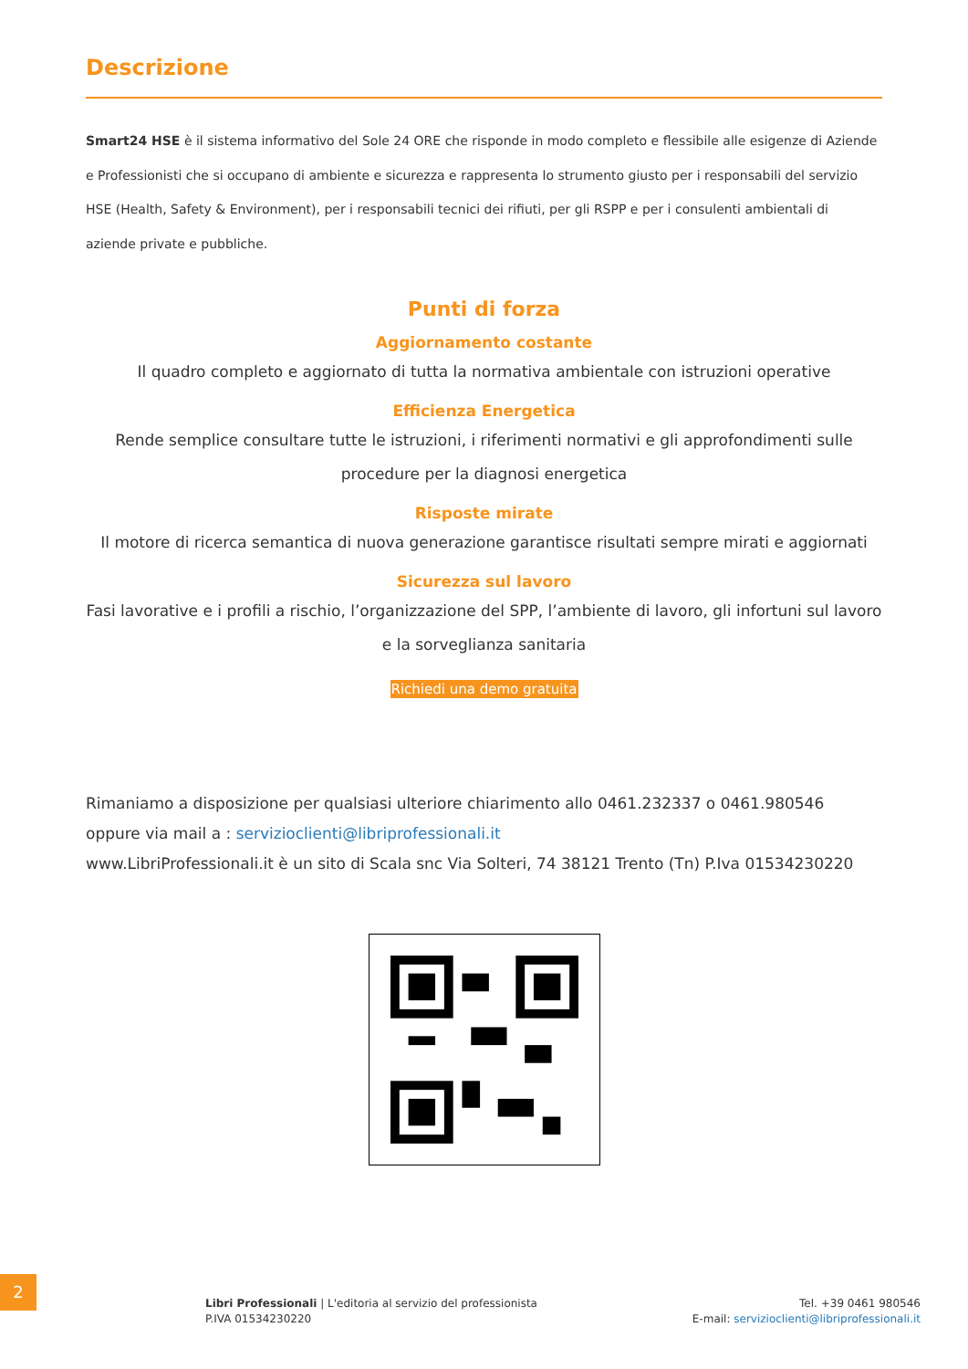Descrizione
Smart24 HSE è il sistema informativo del Sole 24 ORE che risponde in modo completo e flessibile alle esigenze di Aziende e Professionisti che si occupano di ambiente e sicurezza e rappresenta lo strumento giusto per i responsabili del servizio HSE (Health, Safety & Environment), per i responsabili tecnici dei rifiuti, per gli RSPP e per i consulenti ambientali di aziende private e pubbliche.
Punti di forza
Aggiornamento costante
Il quadro completo e aggiornato di tutta la normativa ambientale con istruzioni operative
Efficienza Energetica
Rende semplice consultare tutte le istruzioni, i riferimenti normativi e gli approfondimenti sulle procedure per la diagnosi energetica
Risposte mirate
Il motore di ricerca semantica di nuova generazione garantisce risultati sempre mirati e aggiornati
Sicurezza sul lavoro
Fasi lavorative e i profili a rischio, l’organizzazione del SPP, l’ambiente di lavoro, gli infortuni sul lavoro e la sorveglianza sanitaria
Richiedi una demo gratuita
Rimaniamo a disposizione per qualsiasi ulteriore chiarimento allo 0461.232337 o 0461.980546
oppure via mail a : servizioclienti@libriprofessionali.it
www.LibriProfessionali.it è un sito di Scala snc Via Solteri, 74 38121 Trento (Tn) P.Iva 01534230220
2
Libri Professionali | L'editoria al servizio del professionista
P.IVA 01534230220
Tel. +39 0461 980546
E-mail: servizioclienti@libriprofessionali.it